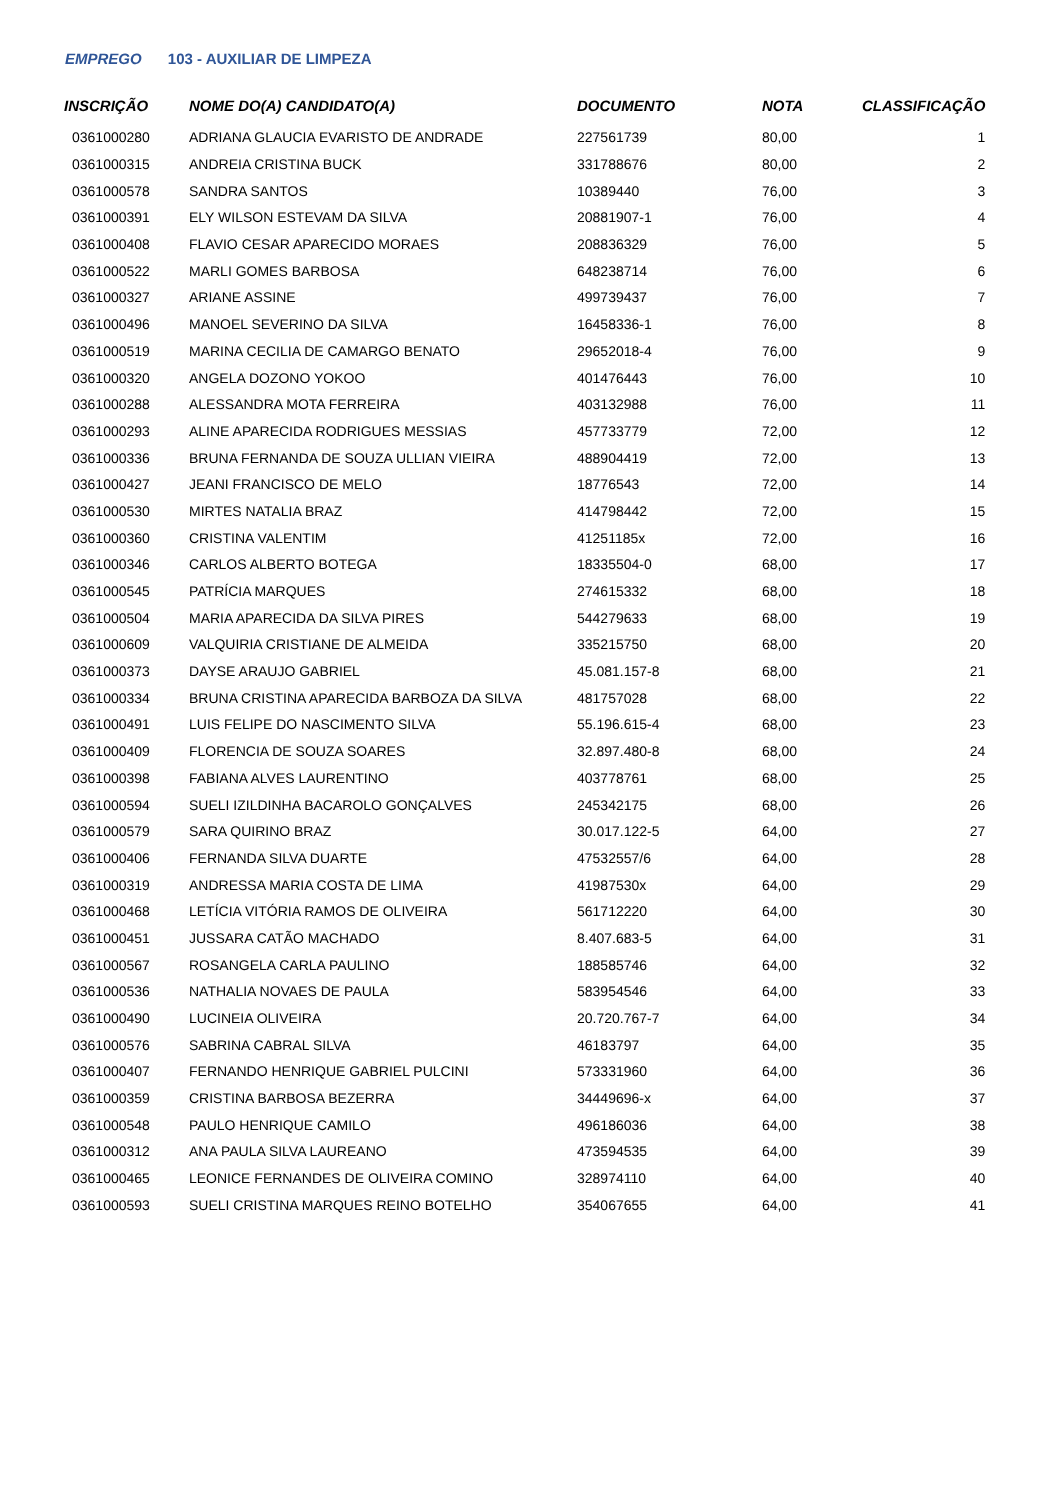EMPREGO 103 - AUXILIAR DE LIMPEZA
| INSCRIÇÃO | NOME DO(A) CANDIDATO(A) | DOCUMENTO | NOTA | CLASSIFICAÇÃO |
| --- | --- | --- | --- | --- |
| 0361000280 | ADRIANA GLAUCIA EVARISTO DE ANDRADE | 227561739 | 80,00 | 1 |
| 0361000315 | ANDREIA CRISTINA BUCK | 331788676 | 80,00 | 2 |
| 0361000578 | SANDRA SANTOS | 10389440 | 76,00 | 3 |
| 0361000391 | ELY WILSON ESTEVAM DA SILVA | 20881907-1 | 76,00 | 4 |
| 0361000408 | FLAVIO CESAR APARECIDO MORAES | 208836329 | 76,00 | 5 |
| 0361000522 | MARLI GOMES BARBOSA | 648238714 | 76,00 | 6 |
| 0361000327 | ARIANE ASSINE | 499739437 | 76,00 | 7 |
| 0361000496 | MANOEL SEVERINO DA SILVA | 16458336-1 | 76,00 | 8 |
| 0361000519 | MARINA CECILIA DE CAMARGO BENATO | 29652018-4 | 76,00 | 9 |
| 0361000320 | ANGELA DOZONO YOKOO | 401476443 | 76,00 | 10 |
| 0361000288 | ALESSANDRA MOTA FERREIRA | 403132988 | 76,00 | 11 |
| 0361000293 | ALINE APARECIDA RODRIGUES MESSIAS | 457733779 | 72,00 | 12 |
| 0361000336 | BRUNA FERNANDA DE SOUZA ULLIAN VIEIRA | 488904419 | 72,00 | 13 |
| 0361000427 | JEANI FRANCISCO DE MELO | 18776543 | 72,00 | 14 |
| 0361000530 | MIRTES NATALIA BRAZ | 414798442 | 72,00 | 15 |
| 0361000360 | CRISTINA VALENTIM | 41251185x | 72,00 | 16 |
| 0361000346 | CARLOS ALBERTO BOTEGA | 18335504-0 | 68,00 | 17 |
| 0361000545 | PATRÍCIA MARQUES | 274615332 | 68,00 | 18 |
| 0361000504 | MARIA APARECIDA DA SILVA PIRES | 544279633 | 68,00 | 19 |
| 0361000609 | VALQUIRIA CRISTIANE DE ALMEIDA | 335215750 | 68,00 | 20 |
| 0361000373 | DAYSE ARAUJO GABRIEL | 45.081.157-8 | 68,00 | 21 |
| 0361000334 | BRUNA CRISTINA APARECIDA BARBOZA DA SILVA | 481757028 | 68,00 | 22 |
| 0361000491 | LUIS FELIPE DO NASCIMENTO SILVA | 55.196.615-4 | 68,00 | 23 |
| 0361000409 | FLORENCIA DE SOUZA SOARES | 32.897.480-8 | 68,00 | 24 |
| 0361000398 | FABIANA ALVES LAURENTINO | 403778761 | 68,00 | 25 |
| 0361000594 | SUELI IZILDINHA BACAROLO GONÇALVES | 245342175 | 68,00 | 26 |
| 0361000579 | SARA QUIRINO BRAZ | 30.017.122-5 | 64,00 | 27 |
| 0361000406 | FERNANDA SILVA DUARTE | 47532557/6 | 64,00 | 28 |
| 0361000319 | ANDRESSA MARIA COSTA DE LIMA | 41987530x | 64,00 | 29 |
| 0361000468 | LETÍCIA VITÓRIA RAMOS DE OLIVEIRA | 561712220 | 64,00 | 30 |
| 0361000451 | JUSSARA CATÃO MACHADO | 8.407.683-5 | 64,00 | 31 |
| 0361000567 | ROSANGELA CARLA PAULINO | 188585746 | 64,00 | 32 |
| 0361000536 | NATHALIA NOVAES DE PAULA | 583954546 | 64,00 | 33 |
| 0361000490 | LUCINEIA OLIVEIRA | 20.720.767-7 | 64,00 | 34 |
| 0361000576 | SABRINA CABRAL SILVA | 46183797 | 64,00 | 35 |
| 0361000407 | FERNANDO HENRIQUE GABRIEL PULCINI | 573331960 | 64,00 | 36 |
| 0361000359 | CRISTINA BARBOSA BEZERRA | 34449696-x | 64,00 | 37 |
| 0361000548 | PAULO HENRIQUE CAMILO | 496186036 | 64,00 | 38 |
| 0361000312 | ANA PAULA SILVA LAUREANO | 473594535 | 64,00 | 39 |
| 0361000465 | LEONICE FERNANDES DE OLIVEIRA COMINO | 328974110 | 64,00 | 40 |
| 0361000593 | SUELI CRISTINA MARQUES REINO BOTELHO | 354067655 | 64,00 | 41 |